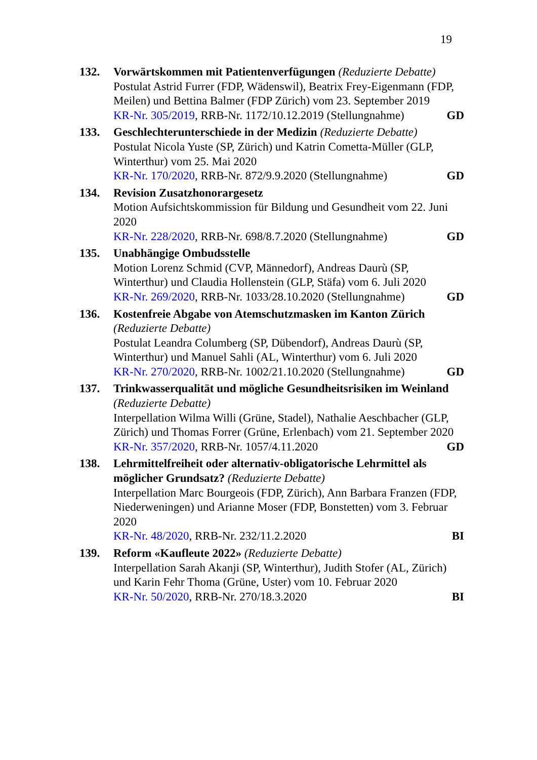19
132. Vorwärtskommen mit Patientenverfügungen (Reduzierte Debatte)
Postulat Astrid Furrer (FDP, Wädenswil), Beatrix Frey-Eigenmann (FDP, Meilen) und Bettina Balmer (FDP Zürich) vom 23. September 2019
KR-Nr. 305/2019, RRB-Nr. 1172/10.12.2019 (Stellungnahme) GD
133. Geschlechterunterschiede in der Medizin (Reduzierte Debatte)
Postulat Nicola Yuste (SP, Zürich) und Katrin Cometta-Müller (GLP, Winterthur) vom 25. Mai 2020
KR-Nr. 170/2020, RRB-Nr. 872/9.9.2020 (Stellungnahme) GD
134. Revision Zusatzhonorargesetz
Motion Aufsichtskommission für Bildung und Gesundheit vom 22. Juni 2020
KR-Nr. 228/2020, RRB-Nr. 698/8.7.2020 (Stellungnahme) GD
135. Unabhängige Ombudsstelle
Motion Lorenz Schmid (CVP, Männedorf), Andreas Daurù (SP, Winterthur) und Claudia Hollenstein (GLP, Stäfa) vom 6. Juli 2020
KR-Nr. 269/2020, RRB-Nr. 1033/28.10.2020 (Stellungnahme) GD
136. Kostenfreie Abgabe von Atemschutzmasken im Kanton Zürich (Reduzierte Debatte)
Postulat Leandra Columberg (SP, Dübendorf), Andreas Daurù (SP, Winterthur) und Manuel Sahli (AL, Winterthur) vom 6. Juli 2020
KR-Nr. 270/2020, RRB-Nr. 1002/21.10.2020 (Stellungnahme) GD
137. Trinkwasserqualität und mögliche Gesundheitsrisiken im Weinland (Reduzierte Debatte)
Interpellation Wilma Willi (Grüne, Stadel), Nathalie Aeschbacher (GLP, Zürich) und Thomas Forrer (Grüne, Erlenbach) vom 21. September 2020
KR-Nr. 357/2020, RRB-Nr. 1057/4.11.2020 GD
138. Lehrmittelfreiheit oder alternativ-obligatorische Lehrmittel als möglicher Grundsatz? (Reduzierte Debatte)
Interpellation Marc Bourgeois (FDP, Zürich), Ann Barbara Franzen (FDP, Niederweningen) und Arianne Moser (FDP, Bonstetten) vom 3. Februar 2020
KR-Nr. 48/2020, RRB-Nr. 232/11.2.2020 BI
139. Reform «Kaufleute 2022» (Reduzierte Debatte)
Interpellation Sarah Akanji (SP, Winterthur), Judith Stofer (AL, Zürich) und Karin Fehr Thoma (Grüne, Uster) vom 10. Februar 2020
KR-Nr. 50/2020, RRB-Nr. 270/18.3.2020 BI